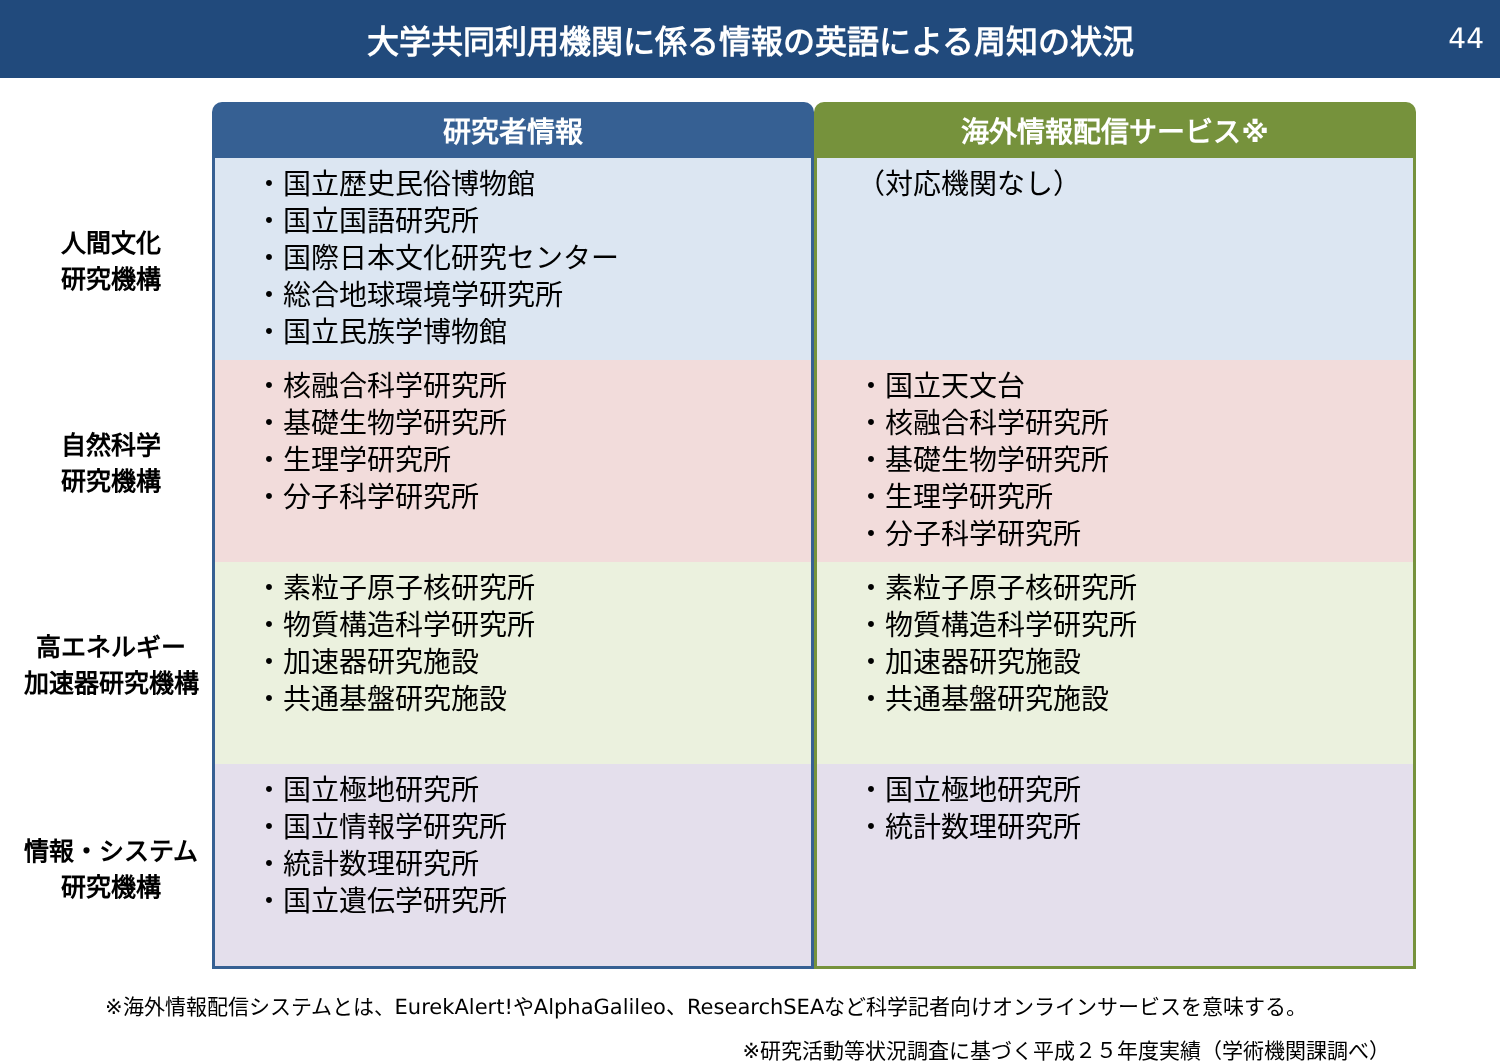大学共同利用機関に係る情報の英語による周知の状況
44
| | 研究者情報 | 海外情報配信サービス※ |
| --- | --- | --- |
| 人間文化 研究機構 | ・国立歴史民俗博物館 ・国立国語研究所 ・国際日本文化研究センター ・総合地球環境学研究所 ・国立民族学博物館 | （対応機関なし） |
| 自然科学 研究機構 | ・核融合科学研究所 ・基礎生物学研究所 ・生理学研究所 ・分子科学研究所 | ・国立天文台 ・核融合科学研究所 ・基礎生物学研究所 ・生理学研究所 ・分子科学研究所 |
| 高エネルギー 加速器研究機構 | ・素粒子原子核研究所 ・物質構造科学研究所 ・加速器研究施設 ・共通基盤研究施設 | ・素粒子原子核研究所 ・物質構造科学研究所 ・加速器研究施設 ・共通基盤研究施設 |
| 情報・システム 研究機構 | ・国立極地研究所 ・国立情報学研究所 ・統計数理研究所 ・国立遺伝学研究所 | ・国立極地研究所 ・統計数理研究所 |
※海外情報配信システムとは、EurekAlert!やAlphaGalileo、ResearchSEAなど科学記者向けオンラインサービスを意味する。
※研究活動等状況調査に基づく平成２５年度実績（学術機関課調べ）